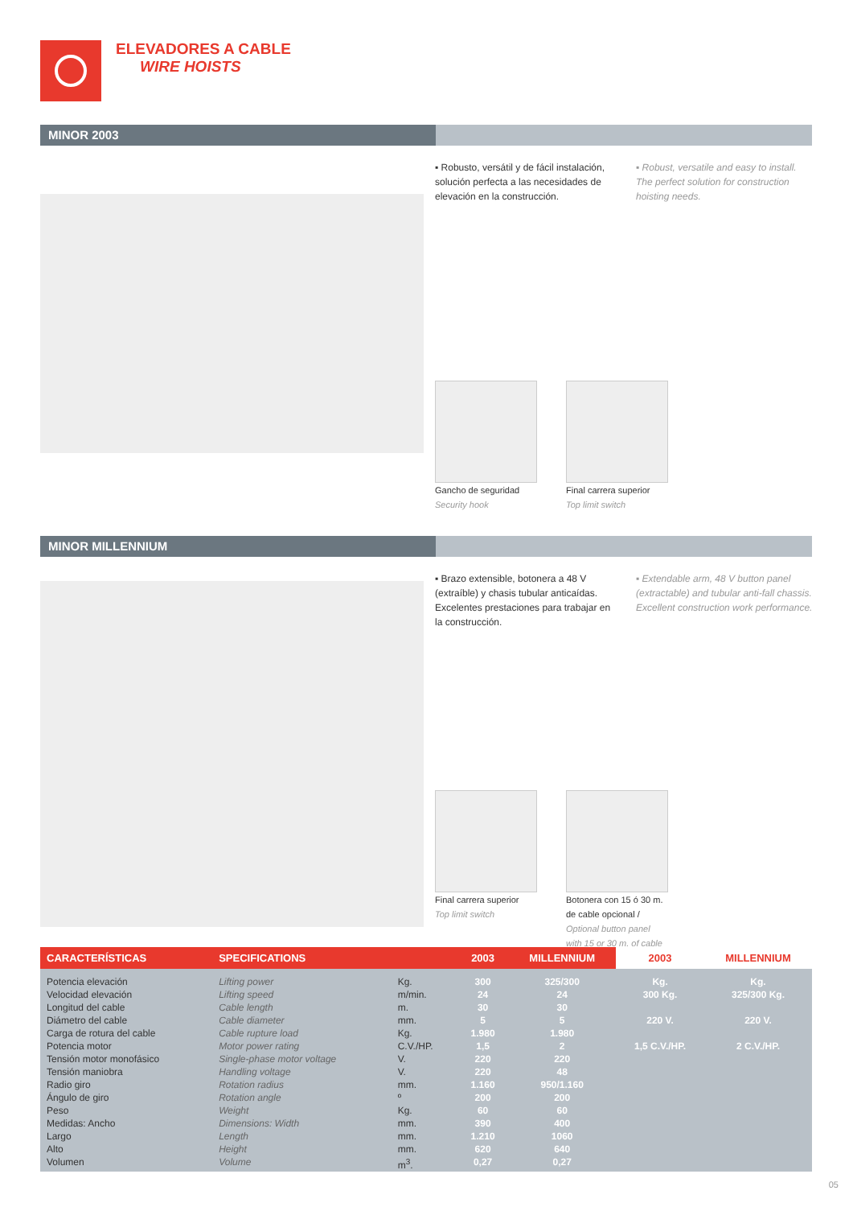ELEVADORES A CABLE
WIRE HOISTS
MINOR 2003
▪ Robusto, versátil y de fácil instalación, solución perfecta a las necesidades de elevación en la construcción.
▪ Robust, versatile and easy to install. The perfect solution for construction hoisting needs.
Gancho de seguridad
Security hook
Final carrera superior
Top limit switch
MINOR MILLENNIUM
▪ Brazo extensible, botonera a 48 V (extraíble) y chasis tubular anticaídas. Excelentes prestaciones para trabajar en la construcción.
▪ Extendable arm, 48 V button panel (extractable) and tubular anti-fall chassis. Excellent construction work performance.
Final carrera superior
Top limit switch
Botonera con 15 ó 30 m. de cable opcional / Optional button panel with 15 or 30 m. of cable
| CARACTERÍSTICAS | SPECIFICATIONS | | 2003 | MILLENNIUM | 2003 | MILLENNIUM |
| --- | --- | --- | --- | --- | --- | --- |
| Potencia elevación Velocidad elevación Longitud del cable Diámetro del cable Carga de rotura del cable Potencia motor Tensión motor monofásico Tensión maniobra Radio giro Ángulo de giro Peso Medidas: Ancho Largo Alto Volumen | Lifting power Lifting speed Cable length Cable diameter Cable rupture load Motor power rating Single-phase motor voltage Handling voltage Rotation radius Rotation angle Weight Dimensions: Width Length Height Volume | Kg. m/min. m. mm. Kg. C.V./HP. V. V. mm. º Kg. mm. mm. mm. m<sup>3</sup>. | 300 24 30 5 1.980 1,5 220 220 1.160 200 60 390 1.210 620 0,27 | 325/300 24 30 5 1.980 2 220 48 950/1.160 200 60 400 1060 640 0,27 | Kg. 300 Kg. 220 V. 1,5 C.V./HP. | Kg. 325/300 Kg. 220 V. 2 C.V./HP. |
05